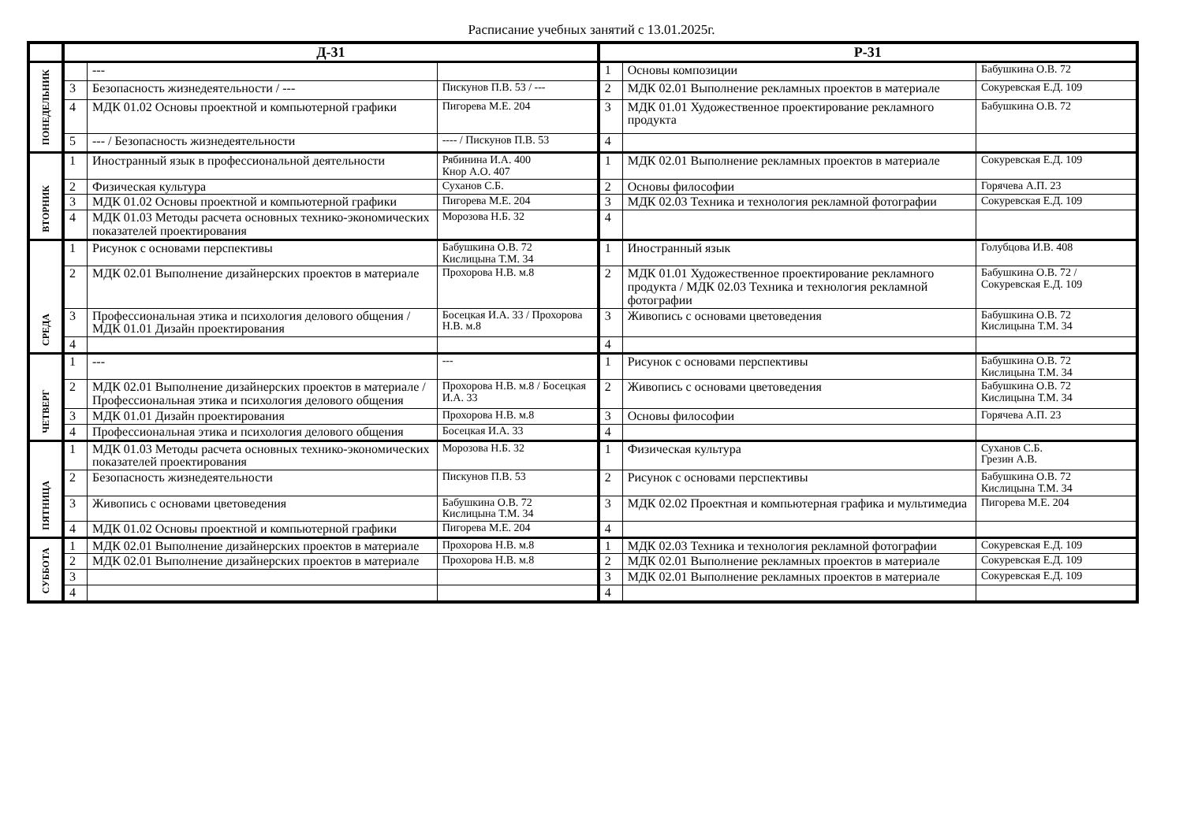Расписание учебных занятий с 13.01.2025г.
| | Д-31 | | | Р-31 | | |
| --- | --- | --- | --- | --- | --- | --- |
| ПОНЕДЕЛЬНИК | | --- | | 1 | Основы композиции | Бабушкина О.В. 72 |
| | 3 | Безопасность жизнедеятельности / --- | Пискунов П.В. 53 / --- | 2 | МДК 02.01 Выполнение рекламных проектов в материале | Сокуревская Е.Д. 109 |
| | 4 | МДК 01.02 Основы проектной и компьютерной графики | Пигорева М.Е. 204 | 3 | МДК 01.01 Художественное проектирование рекламного продукта | Бабушкина О.В. 72 |
| | 5 | --- / Безопасность жизнедеятельности | ---- / Пискунов П.В. 53 | 4 | | |
| ВТОРНИК | 1 | Иностранный язык в профессиональной деятельности | Рябинина И.А. 400 Кнор А.О. 407 | 1 | МДК 02.01 Выполнение рекламных проектов в материале | Сокуревская Е.Д. 109 |
| | 2 | Физическая культура | Суханов С.Б. | 2 | Основы философии | Горячева А.П. 23 |
| | 3 | МДК 01.02 Основы проектной и компьютерной графики | Пигорева М.Е. 204 | 3 | МДК 02.03 Техника и технология рекламной фотографии | Сокуревская Е.Д. 109 |
| | 4 | МДК 01.03 Методы расчета основных технико-экономических показателей проектирования | Морозова Н.Б. 32 | 4 | | |
| СРЕДА | 1 | Рисунок с основами перспективы | Бабушкина О.В. 72 Кислицына Т.М. 34 | 1 | Иностранный язык | Голубцова И.В. 408 |
| | 2 | МДК 02.01 Выполнение дизайнерских проектов в материале | Прохорова Н.В. м.8 | 2 | МДК 01.01 Художественное проектирование рекламного продукта / МДК 02.03 Техника и технология рекламной фотографии | Бабушкина О.В. 72 / Сокуревская Е.Д. 109 |
| | 3 | Профессиональная этика и психология делового общения / МДК 01.01 Дизайн проектирования | Босецкая И.А. 33 / Прохорова Н.В. м.8 | 3 | Живопись с основами цветоведения | Бабушкина О.В. 72 Кислицына Т.М. 34 |
| | 4 | | | 4 | | |
| ЧЕТВЕРГ | 1 | --- | --- | 1 | Рисунок с основами перспективы | Бабушкина О.В. 72 Кислицына Т.М. 34 |
| | 2 | МДК 02.01 Выполнение дизайнерских проектов в материале / Профессиональная этика и психология делового общения | Прохорова Н.В. м.8 / Босецкая И.А. 33 | 2 | Живопись с основами цветоведения | Бабушкина О.В. 72 Кислицына Т.М. 34 |
| | 3 | МДК 01.01 Дизайн проектирования | Прохорова Н.В. м.8 | 3 | Основы философии | Горячева А.П. 23 |
| | 4 | Профессиональная этика и психология делового общения | Босецкая И.А. 33 | 4 | | |
| ПЯТНИЦА | 1 | МДК 01.03 Методы расчета основных технико-экономических показателей проектирования | Морозова Н.Б. 32 | 1 | Физическая культура | Суханов С.Б. Грезин А.В. |
| | 2 | Безопасность жизнедеятельности | Пискунов П.В. 53 | 2 | Рисунок с основами перспективы | Бабушкина О.В. 72 Кислицына Т.М. 34 |
| | 3 | Живопись с основами цветоведения | Бабушкина О.В. 72 Кислицына Т.М. 34 | 3 | МДК 02.02 Проектная и компьютерная графика и мультимедиа | Пигорева М.Е. 204 |
| | 4 | МДК 01.02 Основы проектной и компьютерной графики | Пигорева М.Е. 204 | 4 | | |
| СУББОТА | 1 | МДК 02.01 Выполнение дизайнерских проектов в материале | Прохорова Н.В. м.8 | 1 | МДК 02.03 Техника и технология рекламной фотографии | Сокуревская Е.Д. 109 |
| | 2 | МДК 02.01 Выполнение дизайнерских проектов в материале | Прохорова Н.В. м.8 | 2 | МДК 02.01 Выполнение рекламных проектов в материале | Сокуревская Е.Д. 109 |
| | 3 | | | 3 | МДК 02.01 Выполнение рекламных проектов в материале | Сокуревская Е.Д. 109 |
| | 4 | | | 4 | | |